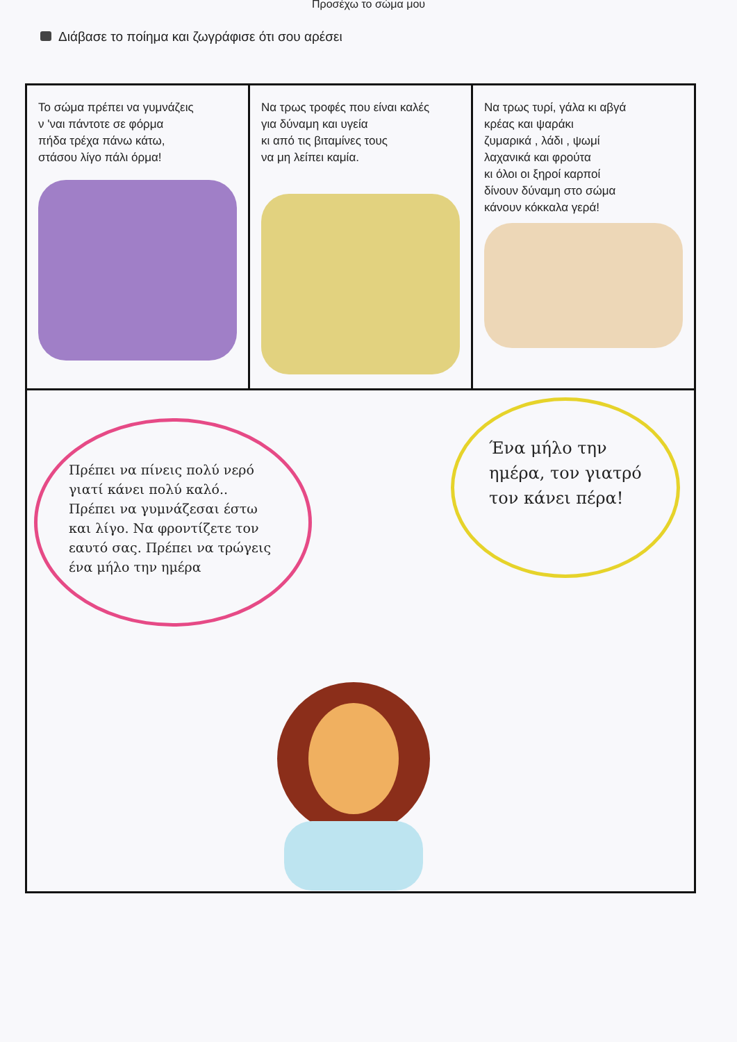Προσέχω το σώμα μου
Διάβασε το ποίημα και ζωγράφισε ότι σου αρέσει
Το σώμα πρέπει να γυμνάζεις
ν 'ναι πάντοτε σε φόρμα
πήδα τρέχα πάνω κάτω,
στάσου λίγο πάλι όρμα!
Να τρως τροφές που είναι καλές
για δύναμη και υγεία
κι από τις βιταμίνες τους
να μη λείπει καμία.
Να τρως τυρί, γάλα κι αβγά
κρέας και ψαράκι
ζυμαρικά , λάδι , ψωμί
λαχανικά και φρούτα
κι όλοι οι ξηροί καρποί
δίνουν δύναμη στο σώμα
κάνουν κόκκαλα γερά!
Πρέπει να πίνεις πολύ νερό γιατί κάνει πολύ καλό.. Πρέπει να γυμνάζεσαι έστω και λίγο. Να φροντίζετε τον εαυτό σας. Πρέπει να τρώγεις ένα μήλο την ημέρα
Ένα μήλο την ημέρα, τον γιατρό τον κάνει πέρα!